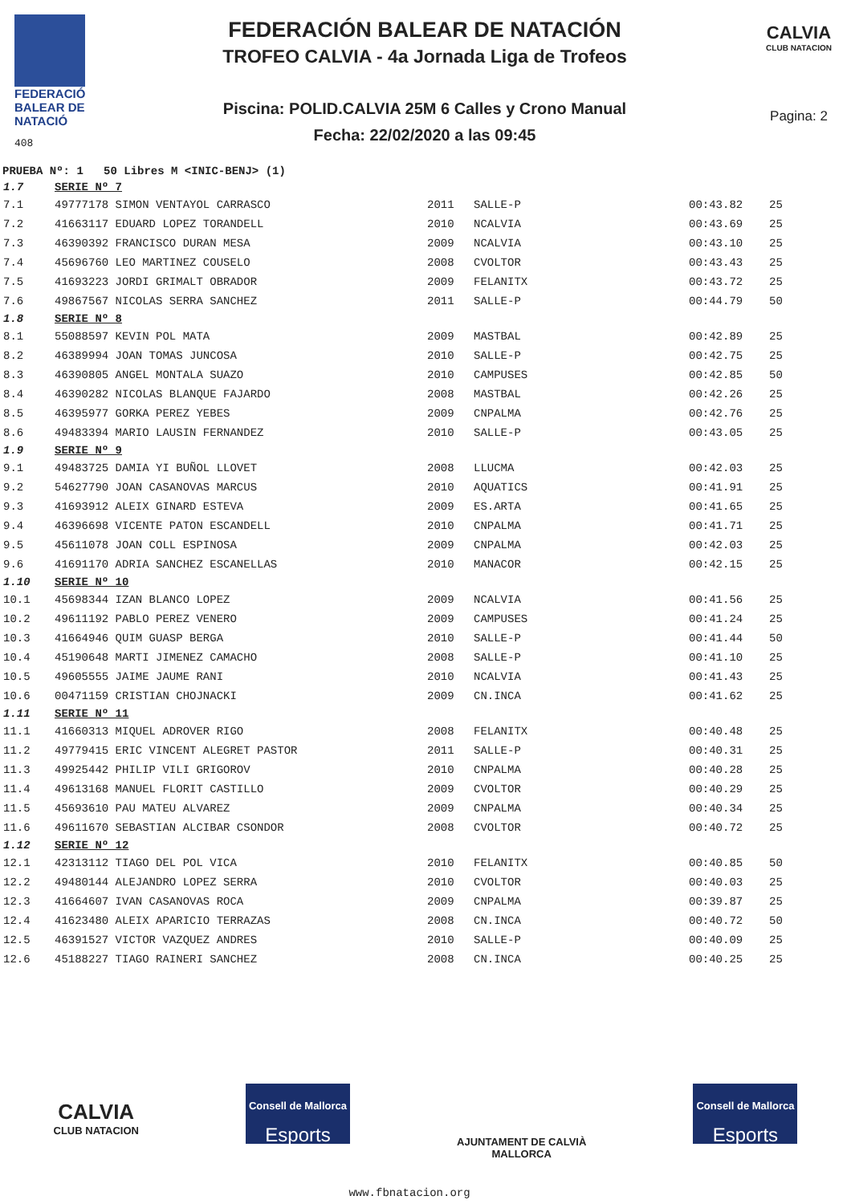FEDERACIÓ
BALEAR DE
NATACIÓ
408
FEDERACIÓN BALEAR DE NATACIÓN
TROFEO CALVIA - 4a Jornada Liga de Trofeos
Piscina: POLID.CALVIA 25M 6 Calles y Crono Manual
Fecha: 22/02/2020 a las 09:45
CALVIA
CLUB NATACION
Pagina: 2
PRUEBA Nº: 1 50 Libres M <INIC-BENJ> (1)
| 1.7 | SERIE Nº 7 | | | | |
| 7.1 | 49777178 SIMON VENTAYOL CARRASCO | 2011 | SALLE-P | 00:43.82 | 25 |
| 7.2 | 41663117 EDUARD LOPEZ TORANDELL | 2010 | NCALVIA | 00:43.69 | 25 |
| 7.3 | 46390392 FRANCISCO DURAN MESA | 2009 | NCALVIA | 00:43.10 | 25 |
| 7.4 | 45696760 LEO MARTINEZ COUSELO | 2008 | CVOLTOR | 00:43.43 | 25 |
| 7.5 | 41693223 JORDI GRIMALT OBRADOR | 2009 | FELANITX | 00:43.72 | 25 |
| 7.6 | 49867567 NICOLAS SERRA SANCHEZ | 2011 | SALLE-P | 00:44.79 | 50 |
| 1.8 | SERIE Nº 8 | | | | |
| 8.1 | 55088597 KEVIN POL MATA | 2009 | MASTBAL | 00:42.89 | 25 |
| 8.2 | 46389994 JOAN TOMAS JUNCOSA | 2010 | SALLE-P | 00:42.75 | 25 |
| 8.3 | 46390805 ANGEL MONTALA SUAZO | 2010 | CAMPUSES | 00:42.85 | 50 |
| 8.4 | 46390282 NICOLAS BLANQUE FAJARDO | 2008 | MASTBAL | 00:42.26 | 25 |
| 8.5 | 46395977 GORKA PEREZ YEBES | 2009 | CNPALMA | 00:42.76 | 25 |
| 8.6 | 49483394 MARIO LAUSIN FERNANDEZ | 2010 | SALLE-P | 00:43.05 | 25 |
| 1.9 | SERIE Nº 9 | | | | |
| 9.1 | 49483725 DAMIA YI BUÑOL LLOVET | 2008 | LLUCMA | 00:42.03 | 25 |
| 9.2 | 54627790 JOAN CASANOVAS MARCUS | 2010 | AQUATICS | 00:41.91 | 25 |
| 9.3 | 41693912 ALEIX GINARD ESTEVA | 2009 | ES.ARTA | 00:41.65 | 25 |
| 9.4 | 46396698 VICENTE PATON ESCANDELL | 2010 | CNPALMA | 00:41.71 | 25 |
| 9.5 | 45611078 JOAN COLL ESPINOSA | 2009 | CNPALMA | 00:42.03 | 25 |
| 9.6 | 41691170 ADRIA SANCHEZ ESCANELLAS | 2010 | MANACOR | 00:42.15 | 25 |
| 1.10 | SERIE Nº 10 | | | | |
| 10.1 | 45698344 IZAN BLANCO LOPEZ | 2009 | NCALVIA | 00:41.56 | 25 |
| 10.2 | 49611192 PABLO PEREZ VENERO | 2009 | CAMPUSES | 00:41.24 | 25 |
| 10.3 | 41664946 QUIM GUASP BERGA | 2010 | SALLE-P | 00:41.44 | 50 |
| 10.4 | 45190648 MARTI JIMENEZ CAMACHO | 2008 | SALLE-P | 00:41.10 | 25 |
| 10.5 | 49605555 JAIME JAUME RANI | 2010 | NCALVIA | 00:41.43 | 25 |
| 10.6 | 00471159 CRISTIAN CHOJNACKI | 2009 | CN.INCA | 00:41.62 | 25 |
| 1.11 | SERIE Nº 11 | | | | |
| 11.1 | 41660313 MIQUEL ADROVER RIGO | 2008 | FELANITX | 00:40.48 | 25 |
| 11.2 | 49779415 ERIC VINCENT ALEGRET PASTOR | 2011 | SALLE-P | 00:40.31 | 25 |
| 11.3 | 49925442 PHILIP VILI GRIGOROV | 2010 | CNPALMA | 00:40.28 | 25 |
| 11.4 | 49613168 MANUEL FLORIT CASTILLO | 2009 | CVOLTOR | 00:40.29 | 25 |
| 11.5 | 45693610 PAU MATEU ALVAREZ | 2009 | CNPALMA | 00:40.34 | 25 |
| 11.6 | 49611670 SEBASTIAN ALCIBAR CSONDOR | 2008 | CVOLTOR | 00:40.72 | 25 |
| 1.12 | SERIE Nº 12 | | | | |
| 12.1 | 42313112 TIAGO DEL POL VICA | 2010 | FELANITX | 00:40.85 | 50 |
| 12.2 | 49480144 ALEJANDRO LOPEZ SERRA | 2010 | CVOLTOR | 00:40.03 | 25 |
| 12.3 | 41664607 IVAN CASANOVAS ROCA | 2009 | CNPALMA | 00:39.87 | 25 |
| 12.4 | 41623480 ALEIX APARICIO TERRAZAS | 2008 | CN.INCA | 00:40.72 | 50 |
| 12.5 | 46391527 VICTOR VAZQUEZ ANDRES | 2010 | SALLE-P | 00:40.09 | 25 |
| 12.6 | 45188227 TIAGO RAINERI SANCHEZ | 2008 | CN.INCA | 00:40.25 | 25 |
CALVIA
CLUB NATACION
Consell de Mallorca
Esports
AJUNTAMENT DE CALVIÀ
MALLORCA
Consell de Mallorca
Esports
www.fbnatacion.org